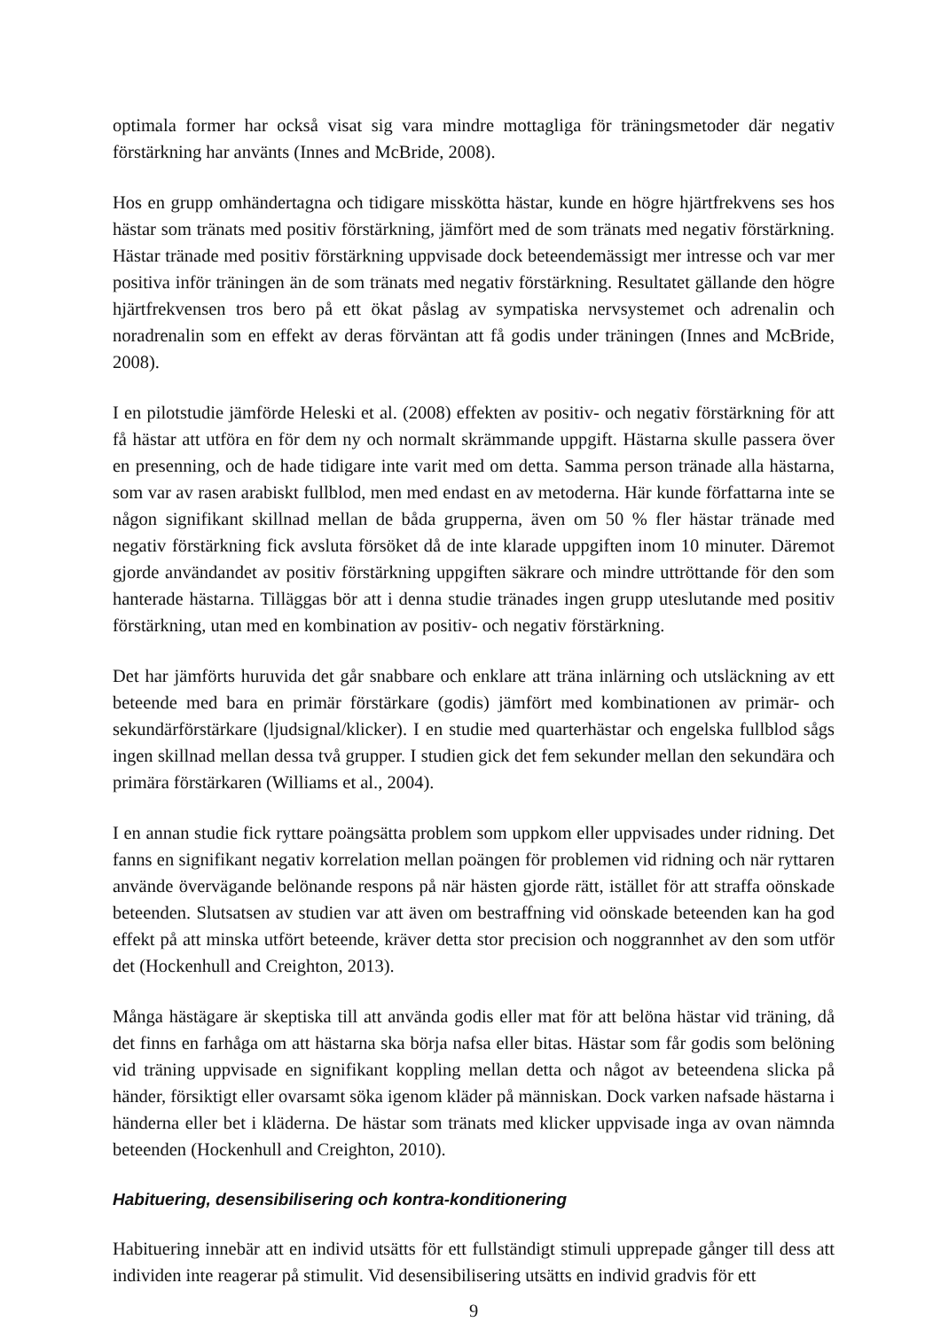optimala former har också visat sig vara mindre mottagliga för träningsmetoder där negativ förstärkning har använts (Innes and McBride, 2008).
Hos en grupp omhändertagna och tidigare misskötta hästar, kunde en högre hjärtfrekvens ses hos hästar som tränats med positiv förstärkning, jämfört med de som tränats med negativ förstärkning. Hästar tränade med positiv förstärkning uppvisade dock beteendemässigt mer intresse och var mer positiva inför träningen än de som tränats med negativ förstärkning. Resultatet gällande den högre hjärtfrekvensen tros bero på ett ökat påslag av sympatiska nervsystemet och adrenalin och noradrenalin som en effekt av deras förväntan att få godis under träningen (Innes and McBride, 2008).
I en pilotstudie jämförde Heleski et al. (2008) effekten av positiv- och negativ förstärkning för att få hästar att utföra en för dem ny och normalt skrämmande uppgift. Hästarna skulle passera över en presenning, och de hade tidigare inte varit med om detta. Samma person tränade alla hästarna, som var av rasen arabiskt fullblod, men med endast en av metoderna. Här kunde författarna inte se någon signifikant skillnad mellan de båda grupperna, även om 50 % fler hästar tränade med negativ förstärkning fick avsluta försöket då de inte klarade uppgiften inom 10 minuter. Däremot gjorde användandet av positiv förstärkning uppgiften säkrare och mindre uttröttande för den som hanterade hästarna. Tilläggas bör att i denna studie tränades ingen grupp uteslutande med positiv förstärkning, utan med en kombination av positiv- och negativ förstärkning.
Det har jämförts huruvida det går snabbare och enklare att träna inlärning och utsläckning av ett beteende med bara en primär förstärkare (godis) jämfört med kombinationen av primär- och sekundärförstärkare (ljudsignal/klicker). I en studie med quarterhästar och engelska fullblod sågs ingen skillnad mellan dessa två grupper. I studien gick det fem sekunder mellan den sekundära och primära förstärkaren (Williams et al., 2004).
I en annan studie fick ryttare poängsätta problem som uppkom eller uppvisades under ridning. Det fanns en signifikant negativ korrelation mellan poängen för problemen vid ridning och när ryttaren använde övervägande belönande respons på när hästen gjorde rätt, istället för att straffa oönskade beteenden. Slutsatsen av studien var att även om bestraffning vid oönskade beteenden kan ha god effekt på att minska utfört beteende, kräver detta stor precision och noggrannhet av den som utför det (Hockenhull and Creighton, 2013).
Många hästägare är skeptiska till att använda godis eller mat för att belöna hästar vid träning, då det finns en farhåga om att hästarna ska börja nafsa eller bitas. Hästar som får godis som belöning vid träning uppvisade en signifikant koppling mellan detta och något av beteendena slicka på händer, försiktigt eller ovarsamt söka igenom kläder på människan. Dock varken nafsade hästarna i händerna eller bet i kläderna. De hästar som tränats med klicker uppvisade inga av ovan nämnda beteenden (Hockenhull and Creighton, 2010).
Habituering, desensibilisering och kontra-konditionering
Habituering innebär att en individ utsätts för ett fullständigt stimuli upprepade gånger till dess att individen inte reagerar på stimulit. Vid desensibilisering utsätts en individ gradvis för ett
9